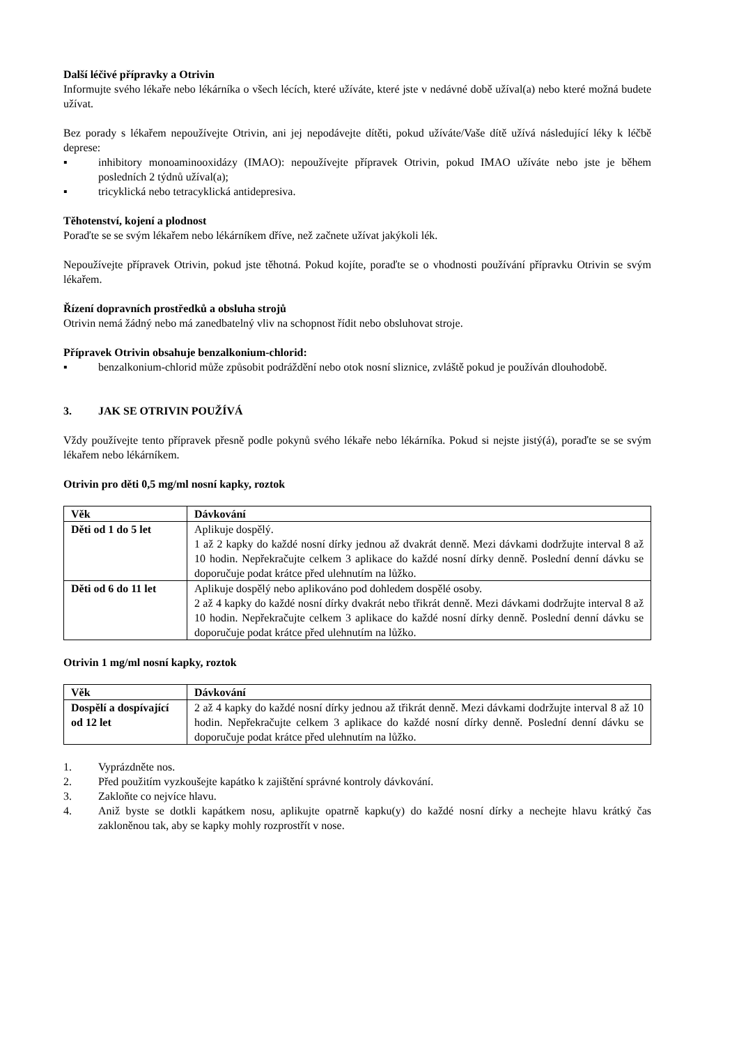Další léčivé přípravky a Otrivin
Informujte svého lékaře nebo lékárníka o všech lécích, které užíváte, které jste v nedávné době užíval(a) nebo které možná budete užívat.
Bez porady s lékařem nepoužívejte Otrivin, ani jej nepodávejte dítěti, pokud užíváte/Vaše dítě užívá následující léky k léčbě deprese:
▪ inhibitory monoaminooxidázy (IMAO): nepoužívejte přípravek Otrivin, pokud IMAO užíváte nebo jste je během posledních 2 týdnů užíval(a);
▪ tricyklická nebo tetracyklická antidepresiva.
Těhotenství, kojení a plodnost
Poraďte se se svým lékařem nebo lékárníkem dříve, než začnete užívat jakýkoli lék.
Nepoužívejte přípravek Otrivin, pokud jste těhotná. Pokud kojíte, poraďte se o vhodnosti používání přípravku Otrivin se svým lékařem.
Řízení dopravních prostředků a obsluha strojů
Otrivin nemá žádný nebo má zanedbatelný vliv na schopnost řídit nebo obsluhovat stroje.
Přípravek Otrivin obsahuje benzalkonium-chlorid:
▪ benzalkonium-chlorid může způsobit podráždění nebo otok nosní sliznice, zvláště pokud je používán dlouhodobě.
3. JAK SE OTRIVIN POUŽÍVÁ
Vždy používejte tento přípravek přesně podle pokynů svého lékaře nebo lékárníka. Pokud si nejste jistý(á), poraďte se se svým lékařem nebo lékárníkem.
Otrivin pro děti 0,5 mg/ml nosní kapky, roztok
| Věk | Dávkování |
| --- | --- |
| Děti od 1 do 5 let | Aplikuje dospělý. 1 až 2 kapky do každé nosní dírky jednou až dvakrát denně. Mezi dávkami dodržujte interval 8 až 10 hodin. Nepřekračujte celkem 3 aplikace do každé nosní dírky denně. Poslední denní dávku se doporučuje podat krátce před ulehnutím na lůžko. |
| Děti od 6 do 11 let | Aplikuje dospělý nebo aplikováno pod dohledem dospělé osoby. 2 až 4 kapky do každé nosní dírky dvakrát nebo třikrát denně. Mezi dávkami dodržujte interval 8 až 10 hodin. Nepřekračujte celkem 3 aplikace do každé nosní dírky denně. Poslední denní dávku se doporučuje podat krátce před ulehnutím na lůžko. |
Otrivin 1 mg/ml nosní kapky, roztok
| Věk | Dávkování |
| --- | --- |
| Dospělí a dospívající od 12 let | 2 až 4 kapky do každé nosní dírky jednou až třikrát denně. Mezi dávkami dodržujte interval 8 až 10 hodin. Nepřekračujte celkem 3 aplikace do každé nosní dírky denně. Poslední denní dávku se doporučuje podat krátce před ulehnutím na lůžko. |
1. Vyprázdněte nos.
2. Před použitím vyzkoušejte kapátko k zajištění správné kontroly dávkování.
3. Zakloňte co nejvíce hlavu.
4. Aniž byste se dotkli kapátkem nosu, aplikujte opatrně kapku(y) do každé nosní dírky a nechejte hlavu krátký čas zakloněnou tak, aby se kapky mohly rozprostřít v nose.